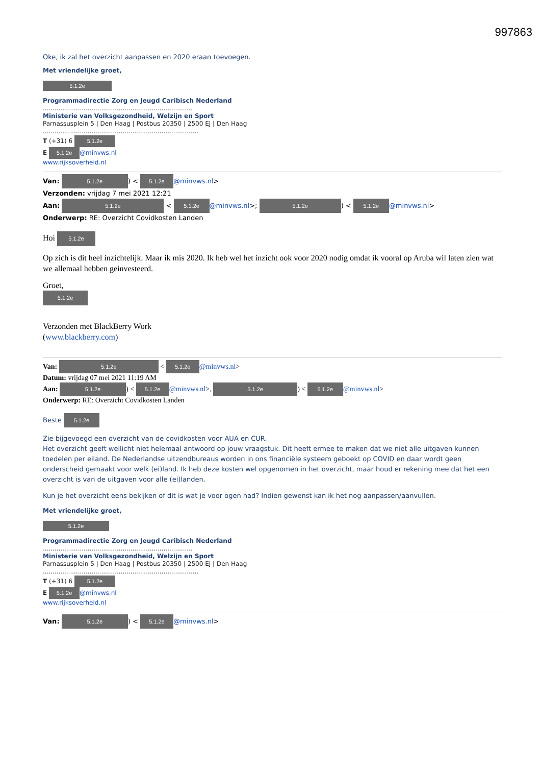997863
Oke, ik zal het overzicht aanpassen en 2020 eraan toevoegen.
Met vriendelijke groet,
5.1.2e
Programmadirectie Zorg en Jeugd Caribisch Nederland
.............................................................................
Ministerie van Volksgezondheid, Welzijn en Sport
Parnassusplein 5 | Den Haag | Postbus 20350 | 2500 EJ | Den Haag
................................................................................
T (+31) 6 5.1.2e
E 5.1.2e @minvws.nl
www.rijksoverheid.nl
Van: 5.1.2e) < 5.1.2e @minvws.nl>
Verzonden: vrijdag 7 mei 2021 12:21
Aan: 5.1.2e < 5.1.2e @minvws.nl>; 5.1.2e) < 5.1.2e @minvws.nl>
Onderwerp: RE: Overzicht Covidkosten Landen
Hoi 5.1.2e
Op zich is dit heel inzichtelijk. Maar ik mis 2020. Ik heb wel het inzicht ook voor 2020 nodig omdat ik vooral op Aruba wil laten zien wat we allemaal hebben geinvesteerd.
Groet,
5.1.2e
Verzonden met BlackBerry Work
(www.blackberry.com)
Van: 5.1.2e < 5.1.2e @minvws.nl>
Datum: vrijdag 07 mei 2021 11:19 AM
Aan: 5.1.2e) < 5.1.2e @minvws.nl>, 5.1.2e) < 5.1.2e @minvws.nl>
Onderwerp: RE: Overzicht Covidkosten Landen
Beste 5.1.2e
Zie bijgevoegd een overzicht van de covidkosten voor AUA en CUR.
Het overzicht geeft wellicht niet helemaal antwoord op jouw vraagstuk. Dit heeft ermee te maken dat we niet alle uitgaven kunnen toedelen per eiland. De Nederlandse uitzendbureaus worden in ons financiële systeem geboekt op COVID en daar wordt geen onderscheid gemaakt voor welk (ei)land. Ik heb deze kosten wel opgenomen in het overzicht, maar houd er rekening mee dat het een overzicht is van de uitgaven voor alle (ei)landen.
Kun je het overzicht eens bekijken of dit is wat je voor ogen had? Indien gewenst kan ik het nog aanpassen/aanvullen.
Met vriendelijke groet,
5.1.2e
Programmadirectie Zorg en Jeugd Caribisch Nederland
.............................................................................
Ministerie van Volksgezondheid, Welzijn en Sport
Parnassusplein 5 | Den Haag | Postbus 20350 | 2500 EJ | Den Haag
................................................................................
T (+31) 6 5.1.2e
E 5.1.2e @minvws.nl
www.rijksoverheid.nl
Van: 5.1.2e) < 5.1.2e @minvws.nl>